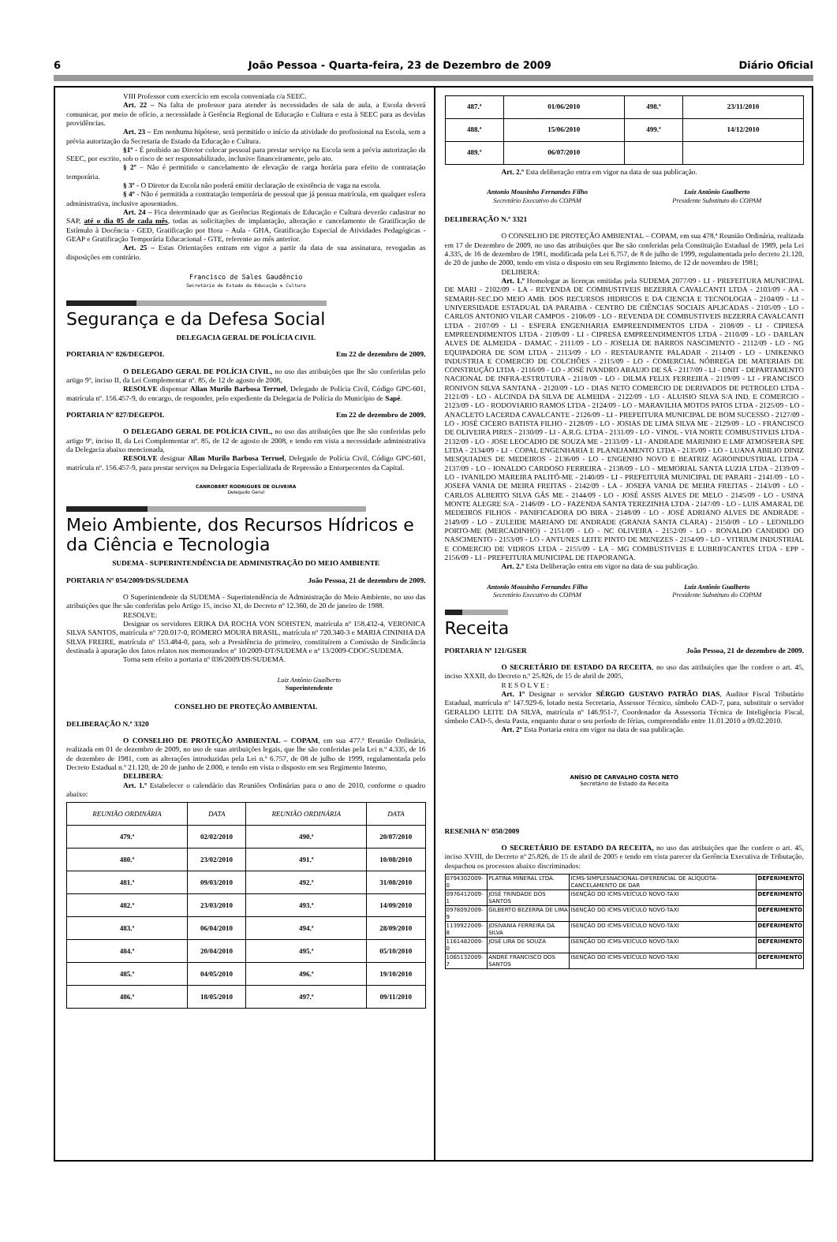6 João Pessoa - Quarta-feira, 23 de Dezembro de 2009 Diário Oficial
VIII Professor com exercício em escola conveniada c/a SEEC.
Art. 22 – Na falta de professor para atender às necessidades de sala de aula, a Escola deverá comunicar, por meio de ofício, a necessidade à Gerência Regional de Educação e Cultura e esta à SEEC para as devidas providências.
Art. 23 – Em nenhuma hipótese, será permitido o início da atividade do profissional na Escola, sem a prévia autorização da Secretaria de Estado da Educação e Cultura.
§1º - É proibido ao Diretor colocar pessoal para prestar serviço na Escola sem a prévia autorização da SEEC, por escrito, sob o risco de ser responsabilizado, inclusive financeiramente, pelo ato.
§ 2º – Não é permitido o cancelamento de elevação de carga horária para efeito de contratação temporária.
§ 3º - O Diretor da Escola não poderá emitir declaração de existência de vaga na escola.
§ 4º - Não é permitida a contratação temporária de pessoal que já possua matrícula, em qualquer esfera administrativa, inclusive aposentados.
Art. 24 – Fica determinado que as Gerências Regionais de Educação e Cultura deverão cadastrar no SAP, até o dia 05 de cada mês, todas as solicitações de implantação, alteração e cancelamento de Gratificação de Estímulo à Docência - GED, Gratificação por Hora – Aula - GHA, Gratificação Especial de Atividades Pedagógicas - GEAP e Gratificação Temporária Educacional - GTE, referente ao mês anterior.
Art. 25 – Estas Orientações entram em vigor a partir da data de sua assinatura, revogadas as disposições em contrário.
Francisco de Sales Gaudêncio
Secretário de Estado da Educação e Cultura
Segurança e da Defesa Social
DELEGACIA GERAL DE POLÍCIA CIVIL
PORTARIA Nº 826/DEGEPOL Em 22 de dezembro de 2009.
O DELEGADO GERAL DE POLÍCIA CIVIL, no uso das atribuições que lhe são conferidas pelo artigo 9º, inciso II, da Lei Complementar nº. 85, de 12 de agosto de 2008,
RESOLVE dispensar Allan Murilo Barbosa Terruel, Delegado de Polícia Civil, Código GPC-601, matrícula nº. 156.457-9, do encargo, de responder, pelo expediente da Delegacia de Polícia do Município de Sapé.
PORTARIA Nº 827/DEGEPOL Em 22 de dezembro de 2009.
O DELEGADO GERAL DE POLÍCIA CIVIL, no uso das atribuições que lhe são conferidas pelo artigo 9º, inciso II, da Lei Complementar nº. 85, de 12 de agosto de 2008, e tendo em vista a necessidade administrativa da Delegacia abaixo mencionada,
RESOLVE designar Allan Murilo Barbosa Terruel, Delegado de Polícia Civil, Código GPC-601, matrícula nº. 156.457-9, para prestar serviços na Delegacia Especializada de Repressão a Entorpecentes da Capital.
CANROBERT RODRIGUES DE OLIVEIRA
Delegado Geral
Meio Ambiente, dos Recursos Hídricos e da Ciência e Tecnologia
SUDEMA - SUPERINTENDÊNCIA DE ADMINISTRAÇÃO DO MEIO AMBIENTE
PORTARIA Nº 054/2009/DS/SUDEMA João Pessoa, 21 de dezembro de 2009.
O Superintendente da SUDEMA - Superintendência de Administração do Meio Ambiente, no uso das atribuições que lhe são conferidas pelo Artigo 15, inciso XI, do Decreto nº 12.360, de 20 de janeiro de 1988.
RESOLVE:
Designar os servidores ERIKA DA ROCHA VON SOHSTEN, matrícula nº 158.432-4, VERONICA SILVA SANTOS, matrícula nº 720.017-0, ROMERO MOURA BRASIL, matrícula nº 720.340-3 e MARIA CININHA DA SILVA FREIRE, matrícula nº 153.484-0, para, sob a Presidência do primeiro, constituírem a Comissão de Sindicância destinada à apuração dos fatos relatos nos memorandos nº 10/2009-DT/SUDEMA e nº 13/2009-CDOC/SUDEMA.
Torna sem efeito a portaria nº 036/2009/DS/SUDEMA.
Luiz Antônio Gualberto
Superintendente
CONSELHO DE PROTEÇÃO AMBIENTAL
DELIBERAÇÃO N.º 3320
O CONSELHO DE PROTEÇÃO AMBIENTAL – COPAM, em sua 477.ª Reunião Ordinária, realizada em 01 de dezembro de 2009, no uso de suas atribuições legais, que lhe são conferidas pela Lei n.º 4.335, de 16 de dezembro de 1981, com as alterações introduzidas pela Lei n.º 6.757, de 08 de julho de 1999, regulamentada pelo Decreto Estadual n.º 21.120, de 20 de junho de 2.000, e tendo em vista o disposto em seu Regimento Interno,
DELIBERA:
Art. 1.º Estabelecer o calendário das Reuniões Ordinárias para o ano de 2010, conforme o quadro abaixo:
| REUNIÃO ORDINÁRIA | DATA | REUNIÃO ORDINÁRIA | DATA |
| --- | --- | --- | --- |
| 479.ª | 02/02/2010 | 490.ª | 20/07/2010 |
| 480.ª | 23/02/2010 | 491.ª | 10/08/2010 |
| 481.ª | 09/03/2010 | 492.ª | 31/08/2010 |
| 482.ª | 23/03/2010 | 493.ª | 14/09/2010 |
| 483.ª | 06/04/2010 | 494.ª | 28/09/2010 |
| 484.ª | 20/04/2010 | 495.ª | 05/10/2010 |
| 485.ª | 04/05/2010 | 496.ª | 19/10/2010 |
| 486.ª | 18/05/2010 | 497.ª | 09/11/2010 |
| 487.ª | 01/06/2010 | 498.ª | 23/11/2010 |
| 488.ª | 15/06/2010 | 499.ª | 14/12/2010 |
| 489.ª | 06/07/2010 | | |
Art. 2.º Esta deliberação entra em vigor na data de sua publicação.
Antonio Mousinho Fernandes Filho
Secretário Executivo do COPAM Luiz Antônio Gualberto
Presidente Substituto do COPAM
DELIBERAÇÃO N.º 3321
O CONSELHO DE PROTEÇÃO AMBIENTAL – COPAM, em sua 478.ª Reunião Ordinária, realizada em 17 de Dezembro de 2009, no uso das atribuições que lhe são conferidas pela Constituição Estadual de 1989, pela Lei 4.335, de 16 de dezembro de 1981, modificada pela Lei 6.757, de 8 de julho de 1999, regulamentada pelo decreto 21.120, de 20 de junho de 2000, tendo em vista o disposto em seu Regimento Interno, de 12 de novembro de 1981;
DELIBERA:
Art. 1.º Homologar as licenças emitidas pela SUDEMA 2077/09 - LI - PREFEITURA MUNICIPAL DE MARI - 2102/09 - LA - REVENDA DE COMBUSTIVEIS BEZERRA CAVALCANTI LTDA - 2103/09 - AA - SEMARH-SEC.DO MEIO AMB. DOS RECURSOS HIDRICOS E DA CIENCIA E TECNOLOGIA - 2104/09 - LI - UNIVERSIDADE ESTADUAL DA PARAIBA - CENTRO DE CIÊNCIAS SOCIAIS APLICADAS - 2105/09 - LO - CARLOS ANTONIO VILAR CAMPOS - 2106/09 - LO - REVENDA DE COMBUSTIVEIS BEZERRA CAVALCANTI LTDA - 2107/09 - LI - ESFERA ENGENHARIA EMPREENDIMENTOS LTDA - 2108/09 - LI - CIPRESA EMPREENDIMENTOS LTDA - 2109/09 - LI - CIPRESA EMPREENDIMENTOS LTDA - 2110/09 - LO - DARLAN ALVES DE ALMEIDA - DAMAC - 2111/09 - LO - JOSELIA DE BARROS NASCIMENTO - 2112/09 - LO - NG EQUIPADORA DE SOM LTDA - 2113/09 - LO - RESTAURANTE PALADAR - 2114/09 - LO - UNIKENKO INDUSTRIA E COMERCIO DE COLCHÕES - 2115/09 - LO - COMERCIAL NÓBREGA DE MATERIAIS DE CONSTRUÇÃO LTDA - 2116/09 - LO - JOSÉ IVANDRO ARAUJO DE SÁ - 2117/09 - LI - DNIT - DEPARTAMENTO NACIONAL DE INFRA-ESTRUTURA - 2118/09 - LO - DILMA FELIX FERREIRA - 2119/09 - LI - FRANCISCO RONIVON SILVA SANTANA - 2120/09 - LO - DIAS NETO COMERCIO DE DERIVADOS DE PETROLEO LTDA - 2121/09 - LO - ALCINDA DA SILVA DE ALMEIDA - 2122/09 - LO - ALUISIO SILVA S/A IND. E COMERCIO - 2123/09 - LO - RODOVIARIO RAMOS LTDA - 2124/09 - LO - MARAVILHA MOTOS PATOS LTDA - 2125/09 - LO - ANACLETO LACERDA CAVALCANTE - 2126/09 - LI - PREFEITURA MUNICIPAL DE BOM SUCESSO - 2127/09 - LO - JOSÉ CICERO BATISTA FILHO - 2128/09 - LO - JOSIAS DE LIMA SILVA ME - 2129/09 - LO - FRANCISCO DE OLIVEIRA PIRES - 2130/09 - LI - A.R.G. LTDA - 2131/09 - LO - VINOL - VIA NORTE COMBUSTIVEIS LTDA - 2132/09 - LO - JOSE LEOCADIO DE SOUZA ME - 2133/09 - LI - ANDRADE MARINHO E LMF ATMOSFERA SPE LTDA - 2134/09 - LI - COPAL ENGENHARIA E PLANEJAMENTO LTDA - 2135/09 - LO - LUANA ABILIO DINIZ MESQUIADES DE MEDEIROS - 2136/09 - LO - ENGENHO NOVO E BEATRIZ AGROINDUSTRIAL LTDA - 2137/09 - LO - IONALDO CARDOSO FERREIRA - 2138/09 - LO - MEMORIAL SANTA LUZIA LTDA - 2139/09 - LO - IVANILDO MAREIRA PALITÓ-ME - 2140/09 - LI - PREFEITURA MUNICIPAL DE PARARI - 2141/09 - LO - JOSEFA VANIA DE MEIRA FREITAS - 2142/09 - LA - JOSEFA VANIA DE MEIRA FREITAS - 2143/09 - LO - CARLOS ALBERTO SILVA GÁS ME - 2144/09 - LO - JOSÉ ASSIS ALVES DE MELO - 2145/09 - LO - USINA MONTE ALEGRE S/A - 2146/09 - LO - FAZENDA SANTA TEREZINHA LTDA - 2147/09 - LO - LUIS AMARAL DE MEDEIROS FILHOS - PANIFICADORA DO BIRA - 2148/09 - LO - JOSÉ ADRIANO ALVES DE ANDRADE - 2149/09 - LO - ZULEIDE MARIANO DE ANDRADE (GRANJA SANTA CLARA) - 2150/09 - LO - LEONILDO PORTO-ME (MERCADINHO) - 2151/09 - LO - NC OLIVEIRA - 2152/09 - LO - RONALDO CANDIDO DO NASCIMENTO - 2153/09 - LO - ANTUNES LEITE PINTO DE MENEZES - 2154/09 - LO - VITRIUM INDUSTRIAL E COMERCIO DE VIDROS LTDA - 2155/09 - LA - MG COMBUSTIVEIS E LUBRIFICANTES LTDA - EPP - 2156/09 - LI - PREFEITURA MUNICIPAL DE ITAPORANGA.
Art. 2.º Esta Deliberação entra em vigor na data de sua publicação.
Antonio Mousinho Fernandes Filho
Secretário Executivo do COPAM Luiz Antônio Gualberto
Presidente Substituto do COPAM
Receita
PORTARIA Nº 121/GSER João Pessoa, 21 de dezembro de 2009.
O SECRETÁRIO DE ESTADO DA RECEITA, no uso das atribuições que lhe confere o art. 45, inciso XXXII, do Decreto n.º 25.826, de 15 de abril de 2005,
R E S O L V E :
Art. 1º Designar o servidor SÉRGIO GUSTAVO PATRÃO DIAS, Auditor Fiscal Tributário Estadual, matrícula nº 147.929-6, lotado nesta Secretaria, Assessor Técnico, símbolo CAD-7, para, substituir o servidor GERALDO LEITE DA SILVA, matrícula nº 146.951-7, Coordenador da Assessoria Técnica de Inteligência Fiscal, símbolo CAD-5, desta Pasta, enquanto durar o seu período de férias, compreendido entre 11.01.2010 a 09.02.2010.
Art. 2º Esta Portaria entra em vigor na data de sua publicação.
ANÍSIO DE CARVALHO COSTA NETO
Secretário de Estado da Receita
RESENHA N° 050/2009
O SECRETÁRIO DE ESTADO DA RECEITA, no uso das atribuições que lhe confere o art. 45, inciso XVIII, do Decreto nº 25.826, de 15 de abril de 2005 e tendo em vista parecer da Gerência Executiva de Tributação, despachou os processos abaixo discriminados:
| 0794302009-0 | PLATINA MINERAL LTDA. | ICMS-SIMPLESNACIONAL-DIFERENCIAL DE ALÍQUOTA-CANCELAMENTO DE DAR | DEFERIMENTO |
| 0976412009-1 | JOSÉ TRINDADE DOS SANTOS | ISENÇÃO DO ICMS-VEÍCULO NOVO-TAXI | DEFERIMENTO |
| 0978092009-9 | GILBERTO BEZERRA DE LIMA | ISENÇÃO DO ICMS-VEÍCULO NOVO-TAXI | DEFERIMENTO |
| 1139922009-8 | JOSIVANIA FERREIRA DA SILVA | ISENÇÃO DO ICMS-VEÍCULO NOVO-TAXI | DEFERIMENTO |
| 1161482009-0 | JOSÉ LIRA DE SOUZA | ISENÇÃO DO ICMS-VEÍCULO NOVO-TAXI | DEFERIMENTO |
| 1065132009-7 | ANDRÉ FRANCISCO DOS SANTOS | ISENÇÃO DO ICMS-VEÍCULO NOVO-TAXI | DEFERIMENTO |